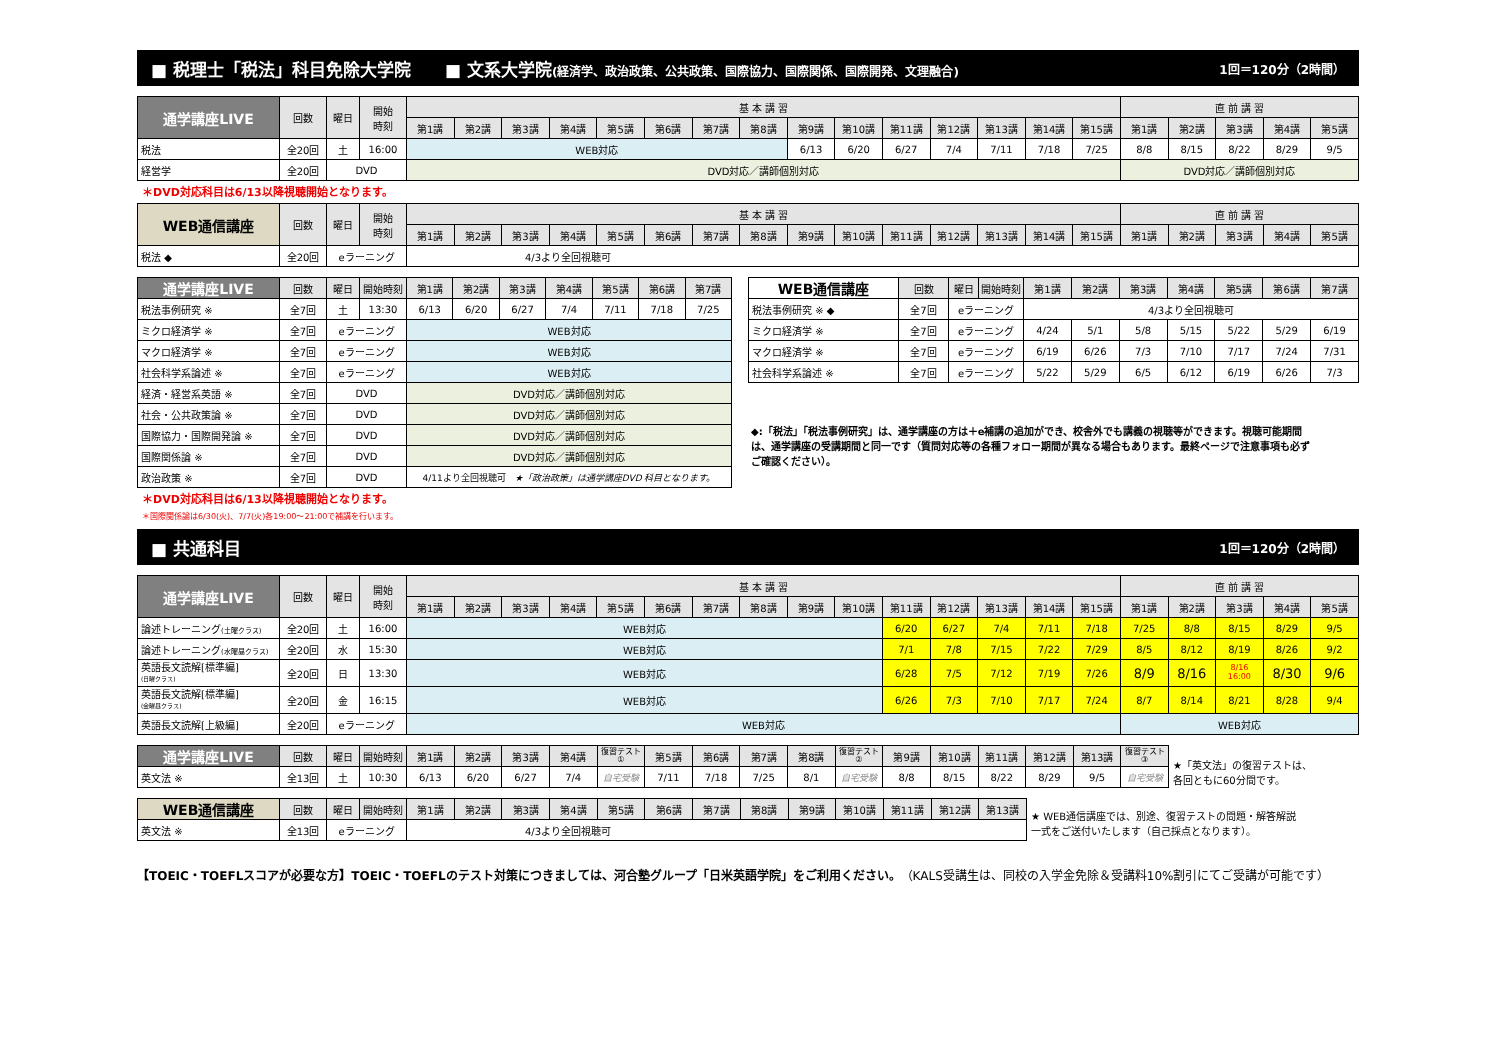■ 税理士「税法」科目免除大学院　　■ 文系大学院(経済学、政治政策、公共政策、国際協力、国際関係、国際開発、文理融合) 1回＝120分（2時間）
| 通学講座LIVE | 回数 | 曜日 | 開始 時刻 | 基 本 講 習 | | | | | | | | | | | | | | | 直 前 講 習 | | | | |
| --- | --- | --- | --- | --- | --- | --- | --- | --- | --- | --- | --- | --- | --- | --- | --- | --- | --- | --- | --- | --- | --- | --- | --- |
| | | | | 第1講 | 第2講 | 第3講 | 第4講 | 第5講 | 第6講 | 第7講 | 第8講 | 第9講 | 第10講 | 第11講 | 第12講 | 第13講 | 第14講 | 第15講 | 第1講 | 第2講 | 第3講 | 第4講 | 第5講 |
| 税法 | 全20回 | 土 | 16:00 | WEB対応 | | | | | | | | 6/13 | 6/20 | 6/27 | 7/4 | 7/11 | 7/18 | 7/25 | 8/8 | 8/15 | 8/22 | 8/29 | 9/5 |
| 経営学 | 全20回 | DVD | | DVD対応／講師個別対応 | | | | | | | | | | | | | | | DVD対応／講師個別対応 | | | | |
＊DVD対応科目は6/13以降視聴開始となります。
| WEB通信講座 | 回数 | 曜日 | 開始 時刻 | 基 本 講 習 | | | | | | | | | | | | | | | 直 前 講 習 | | | | |
| --- | --- | --- | --- | --- | --- | --- | --- | --- | --- | --- | --- | --- | --- | --- | --- | --- | --- | --- | --- | --- | --- | --- | --- |
| | | | | 第1講 | 第2講 | 第3講 | 第4講 | 第5講 | 第6講 | 第7講 | 第8講 | 第9講 | 第10講 | 第11講 | 第12講 | 第13講 | 第14講 | 第15講 | 第1講 | 第2講 | 第3講 | 第4講 | 第5講 |
| 税法 ◆ | 全20回 | eラーニング | | 4/3より全回視聴可 | | | | | | | | | | | | | | | | | | | |
| 通学講座LIVE | 回数 | 曜日 | 開始時刻 | 第1講 | 第2講 | 第3講 | 第4講 | 第5講 | 第6講 | 第7講 |
| --- | --- | --- | --- | --- | --- | --- | --- | --- | --- | --- |
| 税法事例研究 ※ | 全7回 | 土 | 13:30 | 6/13 | 6/20 | 6/27 | 7/4 | 7/11 | 7/18 | 7/25 |
| ミクロ経済学 ※ | 全7回 | eラーニング | | WEB対応 | | | | | | |
| マクロ経済学 ※ | 全7回 | eラーニング | | WEB対応 | | | | | | |
| 社会科学系論述 ※ | 全7回 | eラーニング | | WEB対応 | | | | | | |
| 経済・経営系英語 ※ | 全7回 | DVD | | DVD対応／講師個別対応 | | | | | | |
| 社会・公共政策論 ※ | 全7回 | DVD | | DVD対応／講師個別対応 | | | | | | |
| 国際協力・国際開発論 ※ | 全7回 | DVD | | DVD対応／講師個別対応 | | | | | | |
| 国際関係論 ※ | 全7回 | DVD | | DVD対応／講師個別対応 | | | | | | |
| 政治政策 ※ | 全7回 | DVD | | 4/11より全回視聴可 ★「政治政策」は通学講座DVD 科目となります。 | | | | | | |
| WEB通信講座 | 回数 | 曜日 | 開始時刻 | 第1講 | 第2講 | 第3講 | 第4講 | 第5講 | 第6講 | 第7講 |
| --- | --- | --- | --- | --- | --- | --- | --- | --- | --- | --- |
| 税法事例研究 ※ ◆ | 全7回 | eラーニング | | 4/3より全回視聴可 | | | | | | |
| ミクロ経済学 ※ | 全7回 | eラーニング | | 4/24 | 5/1 | 5/8 | 5/15 | 5/22 | 5/29 | 6/19 |
| マクロ経済学 ※ | 全7回 | eラーニング | | 6/19 | 6/26 | 7/3 | 7/10 | 7/17 | 7/24 | 7/31 |
| 社会科学系論述 ※ | 全7回 | eラーニング | | 5/22 | 5/29 | 6/5 | 6/12 | 6/19 | 6/26 | 7/3 |
◆:「税法」「税法事例研究」は、通学講座の方は＋e補講の追加ができ、校舎外でも講義の視聴等ができます。視聴可能期間は、通学講座の受講期間と同一です（質問対応等の各種フォロー期間が異なる場合もあります。最終ページで注意事項も必ずご確認ください）。
＊DVD対応科目は6/13以降視聴開始となります。
＊国際関係論は6/30(火)、7/7(火)各19:00～21:00で補講を行います。
■ 共通科目 1回＝120分（2時間）
| 通学講座LIVE | 回数 | 曜日 | 開始 時刻 | 基 本 講 習 | | | | | | | | | | | | | | | 直 前 講 習 | | | | |
| --- | --- | --- | --- | --- | --- | --- | --- | --- | --- | --- | --- | --- | --- | --- | --- | --- | --- | --- | --- | --- | --- | --- | --- |
| | | | | 第1講 | 第2講 | 第3講 | 第4講 | 第5講 | 第6講 | 第7講 | 第8講 | 第9講 | 第10講 | 第11講 | 第12講 | 第13講 | 第14講 | 第15講 | 第1講 | 第2講 | 第3講 | 第4講 | 第5講 |
| 論述トレーニング (土曜クラス) | 全20回 | 土 | 16:00 | WEB対応 | | | | | | | | | | 6/20 | 6/27 | 7/4 | 7/11 | 7/18 | 7/25 | 8/8 | 8/15 | 8/29 | 9/5 |
| 論述トレーニング (水曜昼クラス) | 全20回 | 水 | 15:30 | WEB対応 | | | | | | | | | | 7/1 | 7/8 | 7/15 | 7/22 | 7/29 | 8/5 | 8/12 | 8/19 | 8/26 | 9/2 |
| 英語長文読解[標準編] (日曜クラス) | 全20回 | 日 | 13:30 | WEB対応 | | | | | | | | | | 6/28 | 7/5 | 7/12 | 7/19 | 7/26 | 8/9 | 8/16 | 8/16 16:00 | 8/30 | 9/6 |
| 英語長文読解[標準編] (金曜昼クラス) | 全20回 | 金 | 16:15 | WEB対応 | | | | | | | | | | 6/26 | 7/3 | 7/10 | 7/17 | 7/24 | 8/7 | 8/14 | 8/21 | 8/28 | 9/4 |
| 英語長文読解[上級編] | 全20回 | eラーニング | | WEB対応 | | | | | | | | | | | | | | | WEB対応 | | | | |
| 通学講座LIVE | 回数 | 曜日 | 開始時刻 | 第1講 | 第2講 | 第3講 | 第4講 | 復習テスト ① | 第5講 | 第6講 | 第7講 | 第8講 | 復習テスト ② | 第9講 | 第10講 | 第11講 | 第12講 | 第13講 | 復習テスト ③ |
| --- | --- | --- | --- | --- | --- | --- | --- | --- | --- | --- | --- | --- | --- | --- | --- | --- | --- | --- | --- |
| 英文法 ※ | 全13回 | 土 | 10:30 | 6/13 | 6/20 | 6/27 | 7/4 | 自宅受験 | 7/11 | 7/18 | 7/25 | 8/1 | 自宅受験 | 8/8 | 8/15 | 8/22 | 8/29 | 9/5 | 自宅受験 |
★「英文法」の復習テストは、
各回ともに60分間です。
| WEB通信講座 | 回数 | 曜日 | 開始時刻 | 第1講 | 第2講 | 第3講 | 第4講 | 第5講 | 第6講 | 第7講 | 第8講 | 第9講 | 第10講 | 第11講 | 第12講 | 第13講 |
| --- | --- | --- | --- | --- | --- | --- | --- | --- | --- | --- | --- | --- | --- | --- | --- | --- |
| 英文法 ※ | 全13回 | eラーニング | | 4/3より全回視聴可 | | | | | | | | | | | | |
★ WEB通信講座では、別途、復習テストの問題・解答解説
一式をご送付いたします（自己採点となります）。
【TOEIC・TOEFLスコアが必要な方】TOEIC・TOEFLのテスト対策につきましては、河合塾グループ「日米英語学院」をご利用ください。（KALS受講生は、同校の入学金免除＆受講料10%割引にてご受講が可能です）